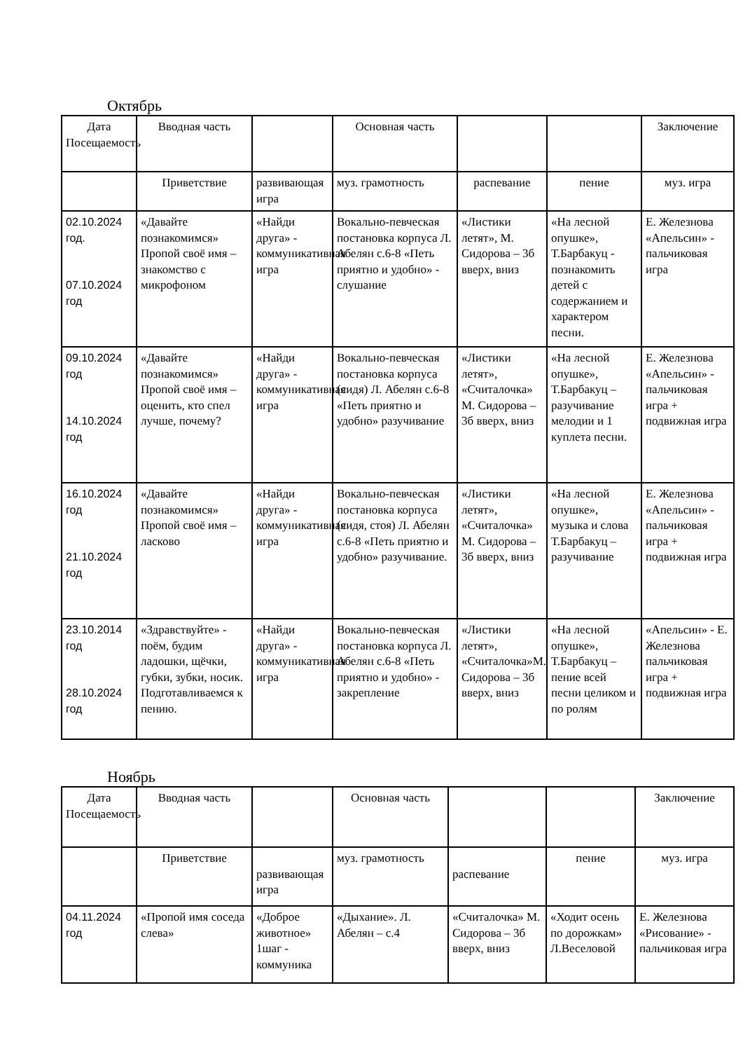Октябрь
| Дата Посещаемость | Вводная часть | | Основная часть | | | Заключение |
| --- | --- | --- | --- | --- | --- | --- |
| | Приветствие | развивающая игра | муз. грамотность | распевание | пение | муз. игра |
| 02.10.2024 год. 07.10.2024 год | «Давайте познакомимся» Пропой своё имя – знакомство с микрофоном | «Найди друга» - коммуникативная игра | Вокально-певческая постановка корпуса Л. Абелян с.6-8 «Петь приятно и удобно» - слушание | «Листики летят», М. Сидорова – 3б вверх, вниз | «На лесной опушке», Т.Барбакуц - познакомить детей с содержанием и характером песни. | Е. Железнова «Апельсин» - пальчиковая игра |
| 09.10.2024 год 14.10.2024 год | «Давайте познакомимся» Пропой своё имя – оценить, кто спел лучше, почему? | «Найди друга» - коммуникативная игра | Вокально-певческая постановка корпуса (сидя) Л. Абелян с.6-8 «Петь приятно и удобно» разучивание | «Листики летят», «Считалочка» М. Сидорова – 3б вверх, вниз | «На лесной опушке», Т.Барбакуц – разучивание мелодии и 1 куплета песни. | Е. Железнова «Апельсин» - пальчиковая игра + подвижная игра |
| 16.10.2024 год 21.10.2024 год | «Давайте познакомимся» Пропой своё имя – ласково | «Найди друга» - коммуникативная игра | Вокально-певческая постановка корпуса (сидя, стоя) Л. Абелян с.6-8 «Петь приятно и удобно» разучивание. | «Листики летят», «Считалочка» М. Сидорова – 3б вверх, вниз | «На лесной опушке», музыка и слова Т.Барбакуц – разучивание | Е. Железнова «Апельсин» - пальчиковая игра + подвижная игра |
| 23.10.2014 год 28.10.2024 год | «Здравствуйте» - поём, будим ладошки, щёчки, губки, зубки, носик. Подготавливаемся к пению. | «Найди друга» - коммуникативная игра | Вокально-певческая постановка корпуса Л. Абелян с.6-8 «Петь приятно и удобно» - закрепление | «Листики летят», «Считалочка»М. Сидорова – 3б вверх, вниз | «На лесной опушке», Т.Барбакуц – пение всей песни целиком и по ролям | «Апельсин» - Е. Железнова пальчиковая игра + подвижная игра |
Ноябрь
| Дата Посещаемость | Вводная часть | | Основная часть | | | Заключение |
| --- | --- | --- | --- | --- | --- | --- |
| | Приветствие | развивающая игра | муз. грамотность | распевание | пение | муз. игра |
| 04.11.2024 год | «Пропой имя соседа слева» | «Доброе животное» 1шаг - коммуника | «Дыхание». Л. Абелян – с.4 | «Считалочка» М. Сидорова – 3б вверх, вниз | «Ходит осень по дорожкам» Л.Веселовой | Е. Железнова «Рисование» - пальчиковая игра |